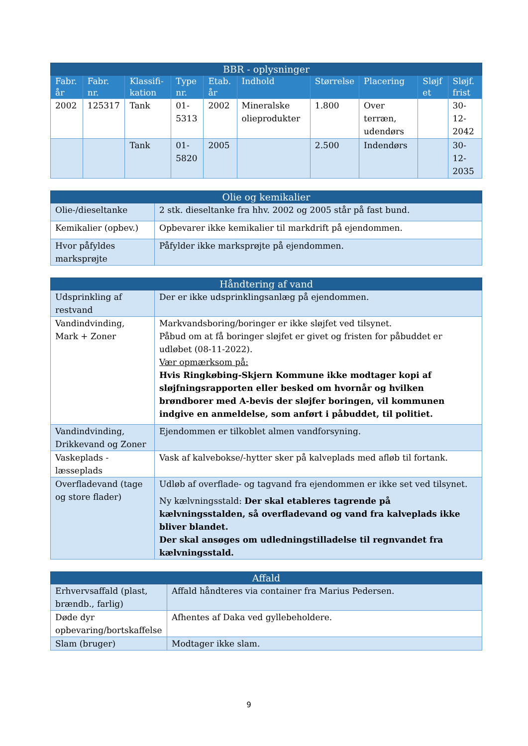| BBR - oplysninger | | | | | | | | | |
| --- | --- | --- | --- | --- | --- | --- | --- | --- | --- |
| Fabr. år | Fabr. nr. | Klassifi-kation | Type nr. | Etab. år | Indhold | Størrelse | Placering | Sløjf et | Sløjf. frist |
| 2002 | 125317 | Tank | 01-5313 | 2002 | Mineralske olieprodukter | 1.800 | Over terræn, udendørs | | 30-12-2042 |
| | | Tank | 01-5820 | 2005 | | 2.500 | Indendørs | | 30-12-2035 |
| Olie og kemikalier | |
| --- | --- |
| Olie-/dieseltanke | 2 stk. dieseltanke fra hhv. 2002 og 2005 står på fast bund. |
| Kemikalier (opbev.) | Opbevarer ikke kemikalier til markdrift på ejendommen. |
| Hvor påfyldes marksprøjte | Påfylder ikke marksprøjte på ejendommen. |
| Håndtering af vand | |
| --- | --- |
| Udsprinkling af restvand | Der er ikke udsprinklingsanlæg på ejendommen. |
| Vandindvinding, Mark + Zoner | Markvandsboring/boringer er ikke sløjfet ved tilsynet. Påbud om at få boringer sløjfet er givet og fristen for påbuddet er udløbet (08-11-2022). Vær opmærksom på: Hvis Ringkøbing-Skjern Kommune ikke modtager kopi af sløjfningsrapporten eller besked om hvornår og hvilken brøndborer med A-bevis der sløjfer boringen, vil kommunen indgive en anmeldelse, som anført i påbuddet, til politiet. |
| Vandindvinding, Drikkevand og Zoner | Ejendommen er tilkoblet almen vandforsyning. |
| Vaskeplads - læsseplads | Vask af kalvebokse/-hytter sker på kalveplads med afløb til fortank. |
| Overfladevand (tage og store flader) | Udløb af overflade- og tagvand fra ejendommen er ikke set ved tilsynet. Ny kælvningsstald: Der skal etableres tagrende på kælvningsstalden, så overfladevand og vand fra kalveplads ikke bliver blandet. Der skal ansøges om udledningstilladelse til regnvandet fra kælvningsstald. |
| Affald | |
| --- | --- |
| Erhvervsaffald (plast, brændb., farlig) | Affald håndteres via container fra Marius Pedersen. |
| Døde dyr opbevaring/bortskaffelse | Afhentes af Daka ved gyllebeholdere. |
| Slam (bruger) | Modtager ikke slam. |
9